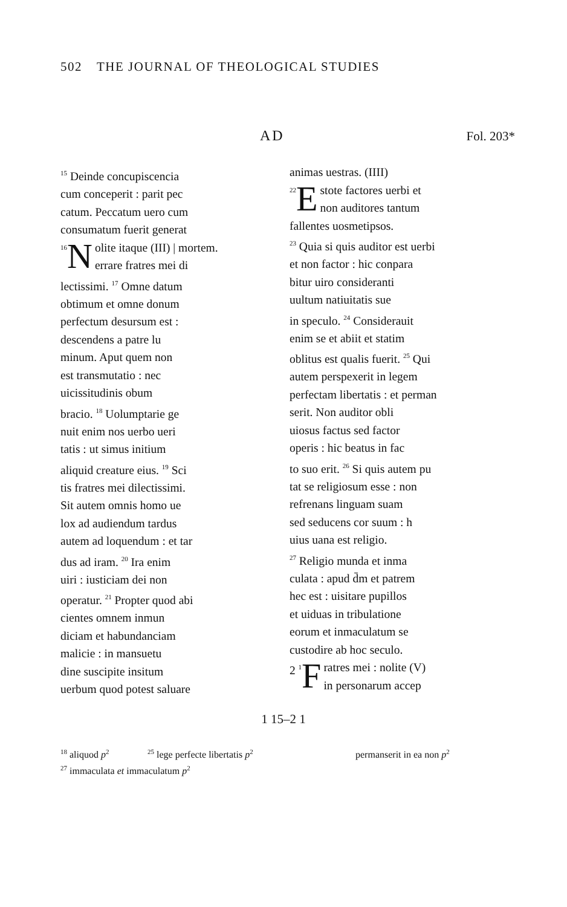502 THE JOURNAL OF THEOLOGICAL STUDIES
AD Fol. 203*
<sup>15</sup> Deinde concupiscencia
cum conceperit : parit pec
catum. Peccatum uero cum
consumatum fuerit generat
<sup>16</sup> N olite itaque (III) | mortem.
errare fratres mei di
lectissimi. <sup>17</sup> Omne datum
obtimum et omne donum
perfectum desursum est :
descendens a patre lu
minum. Aput quem non
est transmutatio : nec
uicissitudinis obum
bracio. <sup>18</sup> Uolumptarie ge
nuit enim nos uerbo ueri
tatis : ut simus initium
aliquid creature eius. <sup>19</sup> Sci
tis fratres mei dilectissimi.
Sit autem omnis homo ue
lox ad audiendum tardus
autem ad loquendum : et tar
dus ad iram. <sup>20</sup> Ira enim
uiri : iusticiam dei non
operatur. <sup>21</sup> Propter quod abi
cientes omnem inmun
diciam et habundanciam
malicie : in mansuetu
dine suscipite insitum
uerbum quod potest saluare
animas uestras. (IIII)
<sup>22</sup> E stote factores uerbi et
non auditores tantum
fallentes uosmetipsos.
<sup>23</sup> Quia si quis auditor est uerbi
et non factor : hic conpara
bitur uiro consideranti
uultum natiuitatis sue
in speculo. <sup>24</sup> Considerauit
enim se et abiit et statim
oblitus est qualis fuerit. <sup>25</sup> Qui
autem perspexerit in legem
perfectam libertatis : et perman
serit. Non auditor obli
uiosus factus sed factor
operis : hic beatus in fac
to suo erit. <sup>26</sup> Si quis autem pu
tat se religiosum esse : non
refrenans linguam suam
sed seducens cor suum : h
uius uana est religio.
<sup>27</sup> Religio munda et inma
culata : apud d̄m et patrem
hec est : uisitare pupillos
et uiduas in tribulatione
eorum et inmaculatum se
custodire ab hoc seculo.
2 <sup>1</sup> F ratres mei : nolite (V)
in personarum accep
1 15–2 1
<sup>18</sup> aliquod p<sup>2</sup> <sup>25</sup> lege perfecte libertatis p<sup>2</sup> permanserit in ea non p<sup>2</sup>
<sup>27</sup> immaculata et immaculatum p<sup>2</sup>